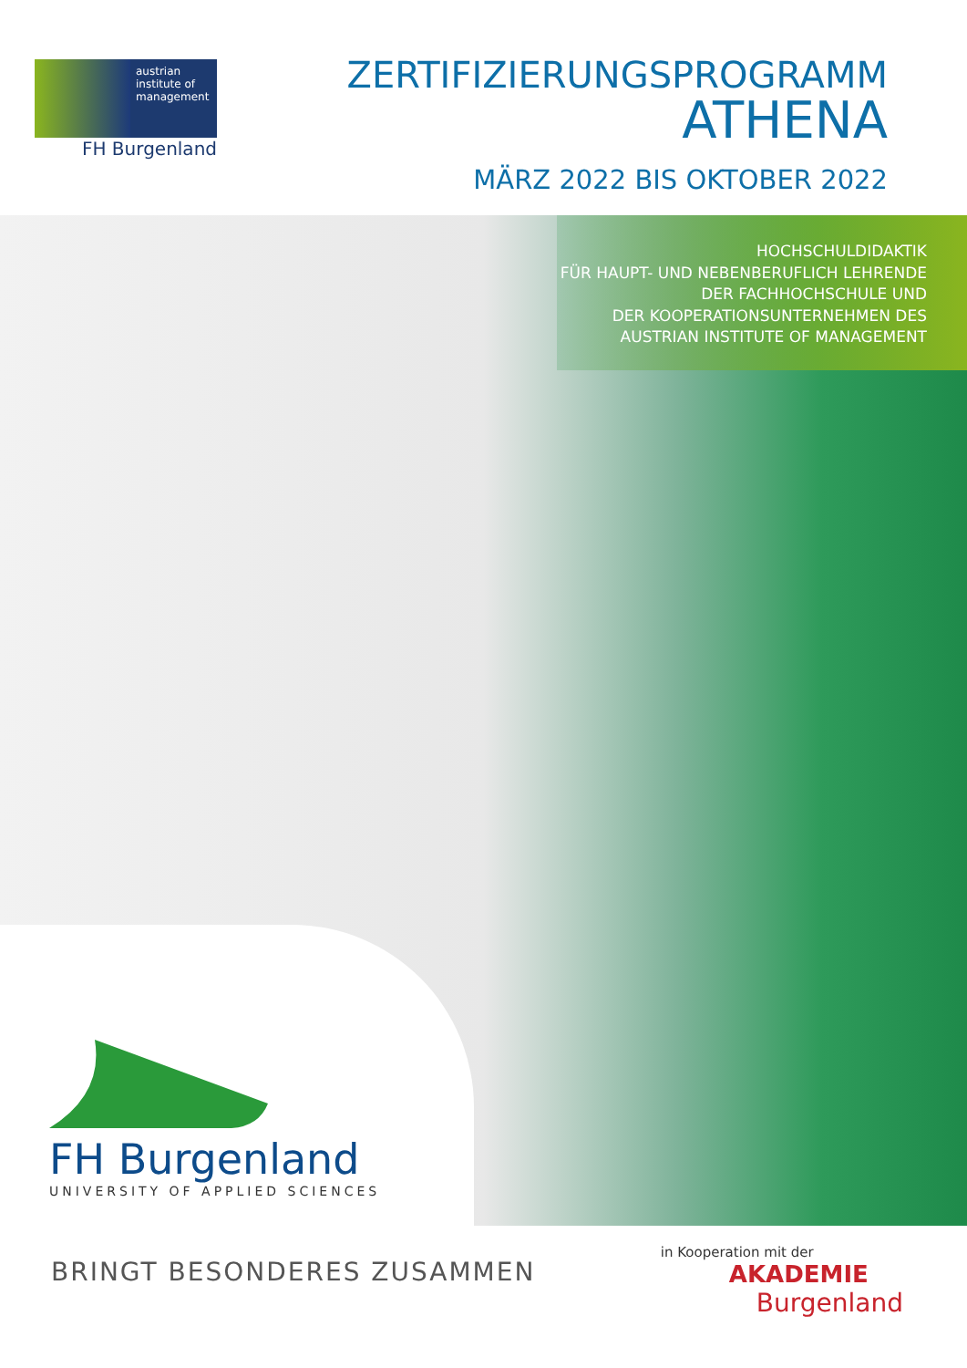austrian
institute of
management
FH Burgenland
ZERTIFIZIERUNGSPROGRAMM
ATHENA
MÄRZ 2022 BIS OKTOBER 2022
HOCHSCHULDIDAKTIK
FÜR HAUPT- UND NEBENBERUFLICH LEHRENDE
DER FACHHOCHSCHULE UND
DER KOOPERATIONSUNTERNEHMEN DES
AUSTRIAN INSTITUTE OF MANAGEMENT
FH Burgenland
UNIVERSITY OF APPLIED SCIENCES
BRINGT BESONDERES ZUSAMMEN
in Kooperation mit der
AKADEMIE
Burgenland